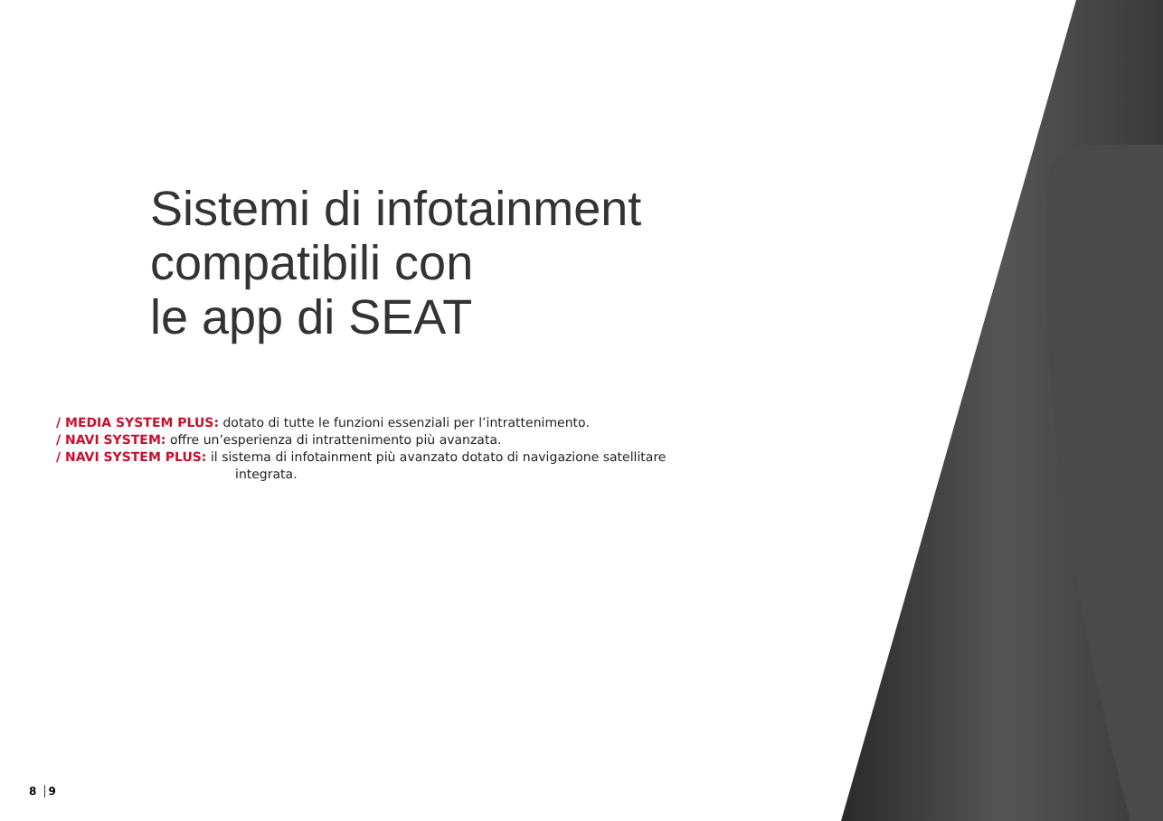Sistemi di infotainment
compatibili con
le app di SEAT
/ MEDIA SYSTEM PLUS: dotato di tutte le funzioni essenziali per l’intrattenimento.
/ NAVI SYSTEM: offre un’esperienza di intrattenimento più avanzata.
/ NAVI SYSTEM PLUS: il sistema di infotainment più avanzato dotato di navigazione satellitare
integrata.
8 9